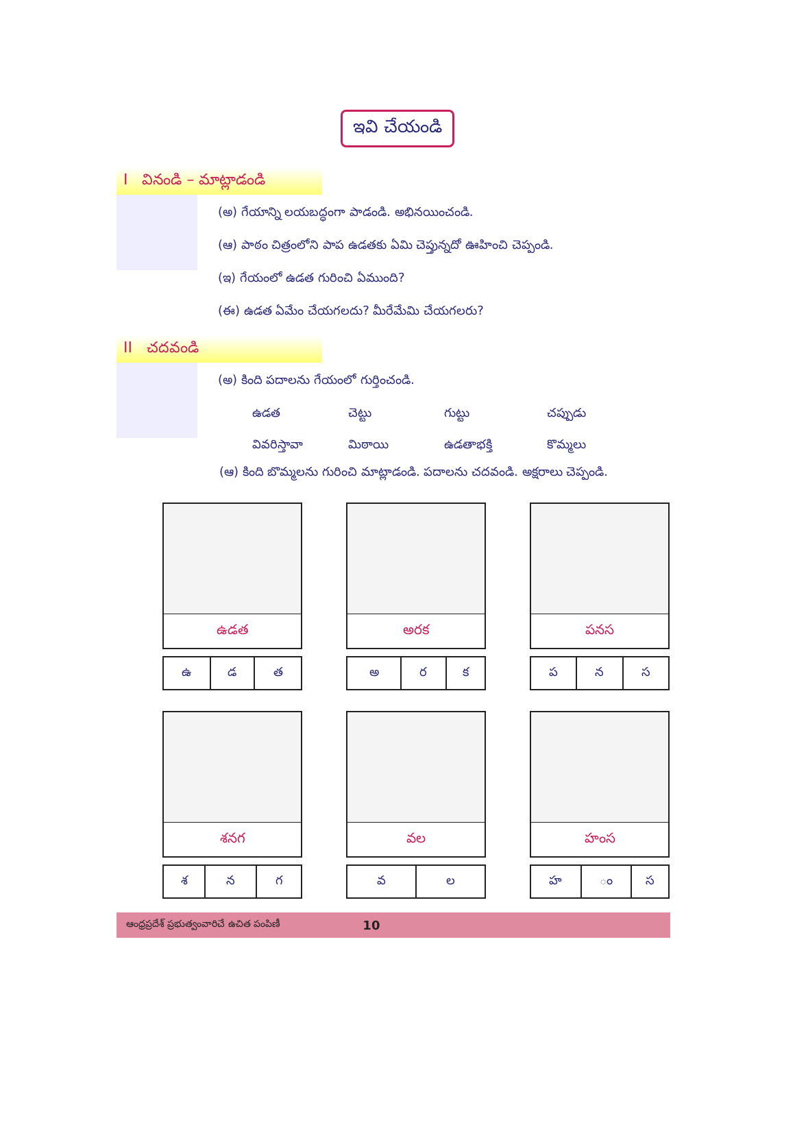ఇవి చేయండి
I వినండి – మాట్లాడండి
(అ) గేయాన్ని లయబద్ధంగా పాడండి. అభినయించండి.
(ఆ) పాఠం చిత్రంలోని పాప ఉడతకు ఏమి చెప్తున్నదో ఊహించి చెప్పండి.
(ఇ) గేయంలో ఉడత గురించి ఏముంది?
(ఈ) ఉడత ఏమేం చేయగలదు? మీరేమేమి చేయగలరు?
II చదవండి
(అ) కింది పదాలను గేయంలో గుర్తించండి.
ఉడత చెట్టు గుట్టు చప్పుడు వివరిస్తావా మిఠాయి ఉడతాభక్తి కొమ్మలు
(ఆ) కింది బొమ్మలను గురించి మాట్లాడండి. పదాలను చదవండి. అక్షరాలు చెప్పండి.
ఉడత
| ఉ | డ | త |
అరక
| అ | ర | క |
పనస
| ప | న | స |
శనగ
| శ | న | గ |
వల
| వ | ల |
హంస
| హ | ం | స |
ఆంధ్రప్రదేశ్ ప్రభుత్వంవారిచే ఉచిత పంపిణీ 10